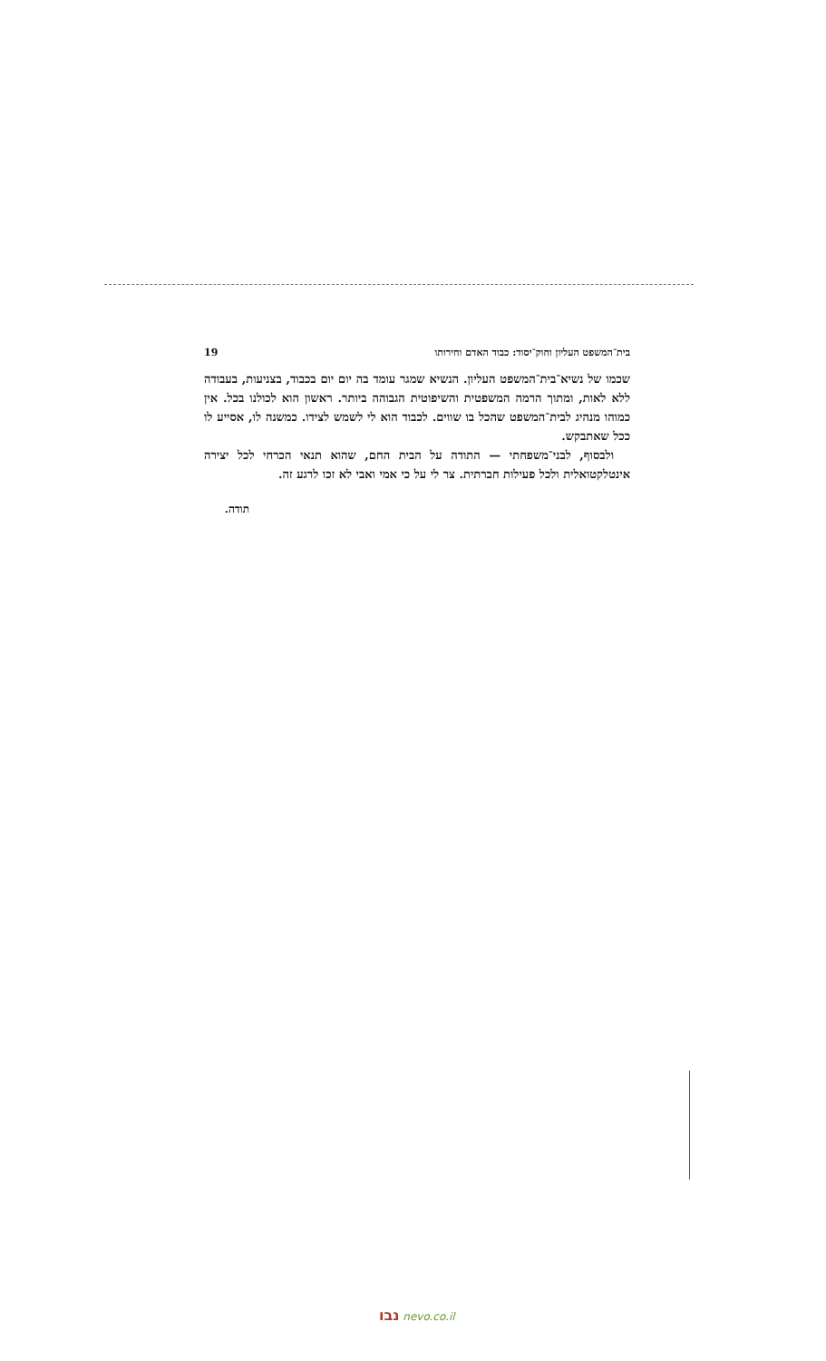בית־המשפט העליון וחוק־יסוד: כבוד האדם וחירותו 19
שכמו של נשיא־בית־המשפט העליון. הנשיא שמגר עומד בה יום יום בכבוד, בצניעות, בעבודה ללא לאות, ומתוך הרמה המשפטית והשיפוטית הגבוהה ביותר. ראשון הוא לכולנו בכל. אין כמוהו מנהיג לבית־המשפט שהכל בו שווים. לכבוד הוא לי לשמש לצידו. כמשנה לו, אסייע לו ככל שאתבקש.
ולבסוף, לבני־משפחתי — התודה על הבית החם, שהוא תנאי הכרחי לכל יצירה אינטלקטואלית ולכל פעילות חברתית. צר לי על כי אמי ואבי לא זכו לרגע זה.
תודה.
נבו nevo.co.il